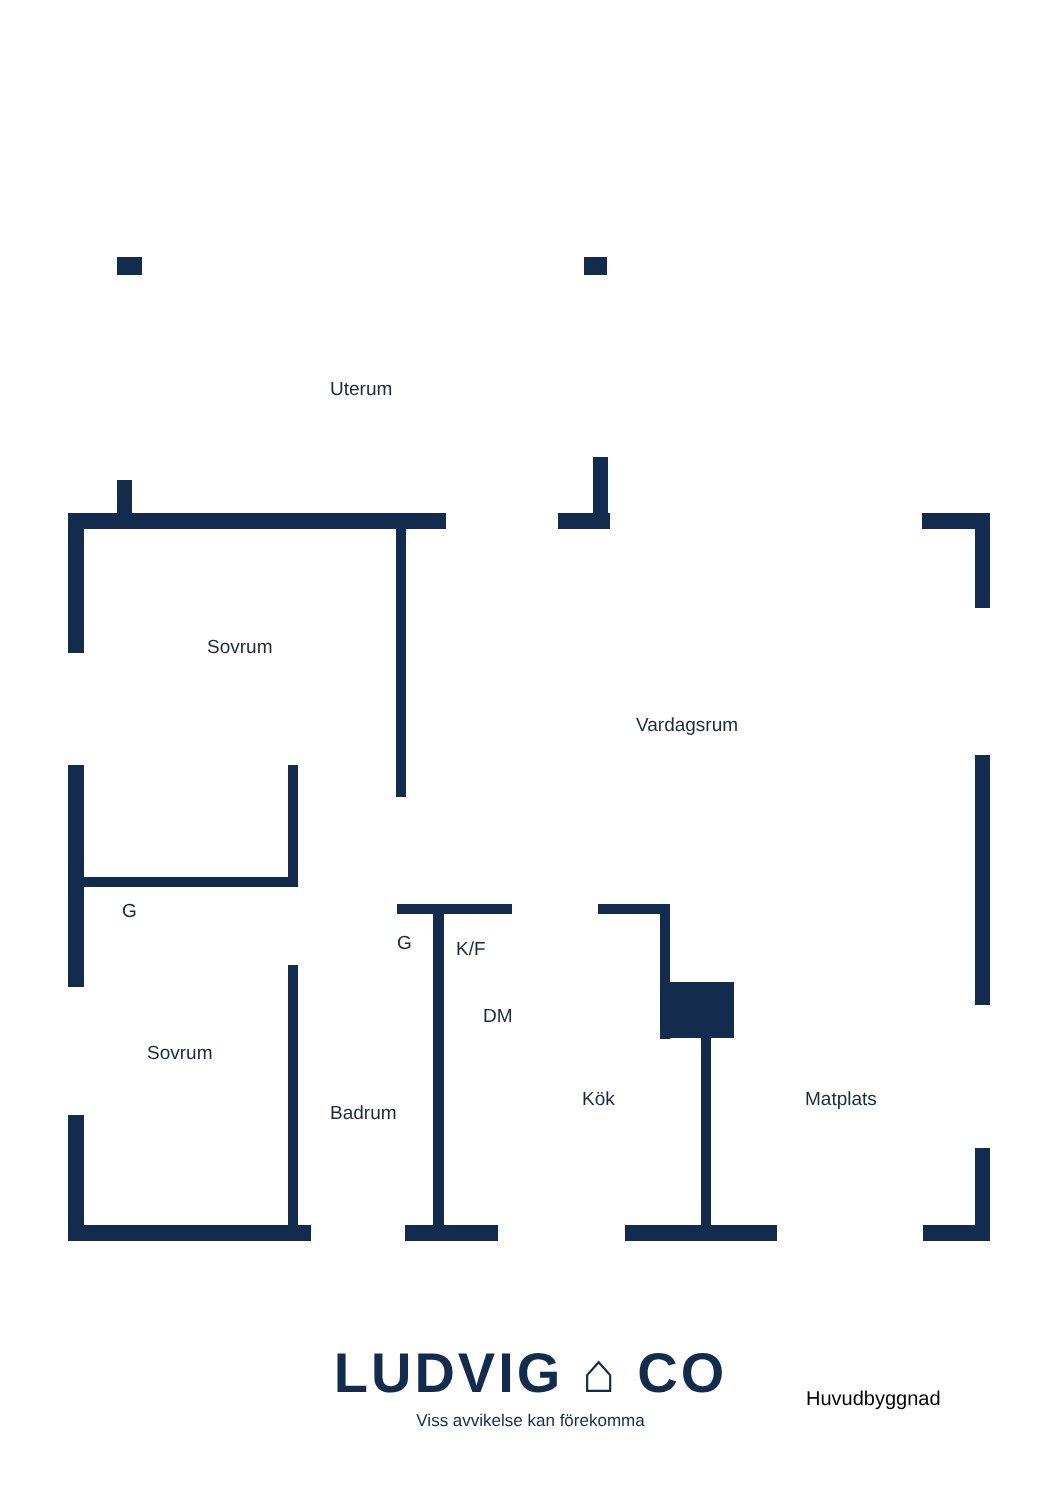Uterum
Sovrum
Vardagsrum
G
G K/F
DM
Sovrum
Kök Matplats
Badrum
LUDVIG ⌂ CO
Viss avvikelse kan förekomma
Huvudbyggnad